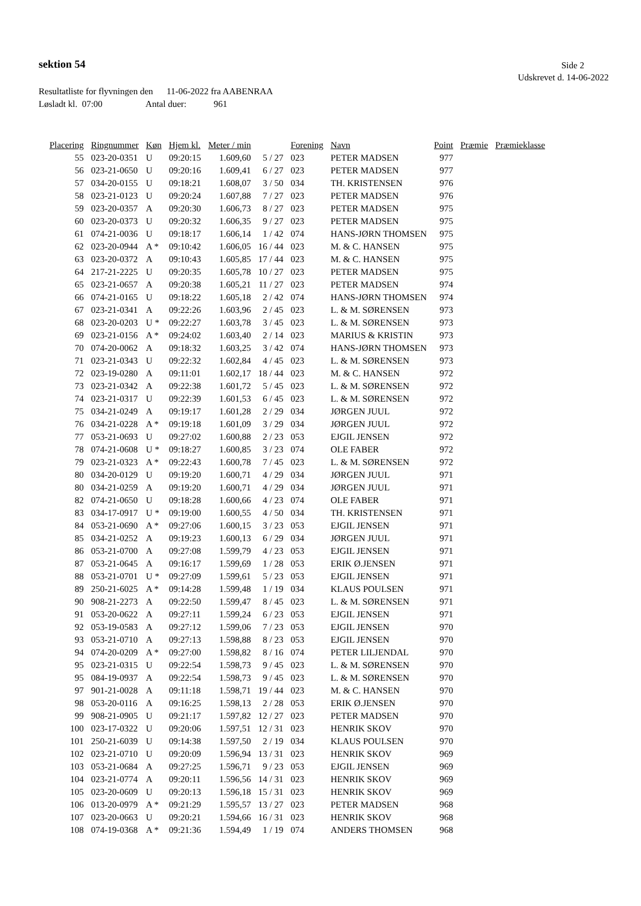sektion 54 Side 2
Udskrevet d. 14-06-2022
Resultatliste for flyvningen den 11-06-2022 fra AABENRAA
Løsladt kl. 07:00 Antal duer: 961
| Placering | Ringnummer | Køn | Hjem kl. | Meter / min | | Forening | Navn | Point | Præmie | Præmieklasse |
| --- | --- | --- | --- | --- | --- | --- | --- | --- | --- | --- |
| 55 | 023-20-0351 | U | 09:20:15 | 1.609,60 | 5 / 27 | 023 | PETER MADSEN | 977 | | |
| 56 | 023-21-0650 | U | 09:20:16 | 1.609,41 | 6 / 27 | 023 | PETER MADSEN | 977 | | |
| 57 | 034-20-0155 | U | 09:18:21 | 1.608,07 | 3 / 50 | 034 | TH. KRISTENSEN | 976 | | |
| 58 | 023-21-0123 | U | 09:20:24 | 1.607,88 | 7 / 27 | 023 | PETER MADSEN | 976 | | |
| 59 | 023-20-0357 | A | 09:20:30 | 1.606,73 | 8 / 27 | 023 | PETER MADSEN | 975 | | |
| 60 | 023-20-0373 | U | 09:20:32 | 1.606,35 | 9 / 27 | 023 | PETER MADSEN | 975 | | |
| 61 | 074-21-0036 | U | 09:18:17 | 1.606,14 | 1 / 42 | 074 | HANS-JØRN THOMSEN | 975 | | |
| 62 | 023-20-0944 | A * | 09:10:42 | 1.606,05 | 16 / 44 | 023 | M. & C. HANSEN | 975 | | |
| 63 | 023-20-0372 | A | 09:10:43 | 1.605,85 | 17 / 44 | 023 | M. & C. HANSEN | 975 | | |
| 64 | 217-21-2225 | U | 09:20:35 | 1.605,78 | 10 / 27 | 023 | PETER MADSEN | 975 | | |
| 65 | 023-21-0657 | A | 09:20:38 | 1.605,21 | 11 / 27 | 023 | PETER MADSEN | 974 | | |
| 66 | 074-21-0165 | U | 09:18:22 | 1.605,18 | 2 / 42 | 074 | HANS-JØRN THOMSEN | 974 | | |
| 67 | 023-21-0341 | A | 09:22:26 | 1.603,96 | 2 / 45 | 023 | L. & M. SØRENSEN | 973 | | |
| 68 | 023-20-0203 | U * | 09:22:27 | 1.603,78 | 3 / 45 | 023 | L. & M. SØRENSEN | 973 | | |
| 69 | 023-21-0156 | A * | 09:24:02 | 1.603,40 | 2 / 14 | 023 | MARIUS & KRISTIN | 973 | | |
| 70 | 074-20-0062 | A | 09:18:32 | 1.603,25 | 3 / 42 | 074 | HANS-JØRN THOMSEN | 973 | | |
| 71 | 023-21-0343 | U | 09:22:32 | 1.602,84 | 4 / 45 | 023 | L. & M. SØRENSEN | 973 | | |
| 72 | 023-19-0280 | A | 09:11:01 | 1.602,17 | 18 / 44 | 023 | M. & C. HANSEN | 972 | | |
| 73 | 023-21-0342 | A | 09:22:38 | 1.601,72 | 5 / 45 | 023 | L. & M. SØRENSEN | 972 | | |
| 74 | 023-21-0317 | U | 09:22:39 | 1.601,53 | 6 / 45 | 023 | L. & M. SØRENSEN | 972 | | |
| 75 | 034-21-0249 | A | 09:19:17 | 1.601,28 | 2 / 29 | 034 | JØRGEN JUUL | 972 | | |
| 76 | 034-21-0228 | A * | 09:19:18 | 1.601,09 | 3 / 29 | 034 | JØRGEN JUUL | 972 | | |
| 77 | 053-21-0693 | U | 09:27:02 | 1.600,88 | 2 / 23 | 053 | EJGIL JENSEN | 972 | | |
| 78 | 074-21-0608 | U * | 09:18:27 | 1.600,85 | 3 / 23 | 074 | OLE FABER | 972 | | |
| 79 | 023-21-0323 | A * | 09:22:43 | 1.600,78 | 7 / 45 | 023 | L. & M. SØRENSEN | 972 | | |
| 80 | 034-20-0129 | U | 09:19:20 | 1.600,71 | 4 / 29 | 034 | JØRGEN JUUL | 971 | | |
| 80 | 034-21-0259 | A | 09:19:20 | 1.600,71 | 4 / 29 | 034 | JØRGEN JUUL | 971 | | |
| 82 | 074-21-0650 | U | 09:18:28 | 1.600,66 | 4 / 23 | 074 | OLE FABER | 971 | | |
| 83 | 034-17-0917 | U * | 09:19:00 | 1.600,55 | 4 / 50 | 034 | TH. KRISTENSEN | 971 | | |
| 84 | 053-21-0690 | A * | 09:27:06 | 1.600,15 | 3 / 23 | 053 | EJGIL JENSEN | 971 | | |
| 85 | 034-21-0252 | A | 09:19:23 | 1.600,13 | 6 / 29 | 034 | JØRGEN JUUL | 971 | | |
| 86 | 053-21-0700 | A | 09:27:08 | 1.599,79 | 4 / 23 | 053 | EJGIL JENSEN | 971 | | |
| 87 | 053-21-0645 | A | 09:16:17 | 1.599,69 | 1 / 28 | 053 | ERIK Ø.JENSEN | 971 | | |
| 88 | 053-21-0701 | U * | 09:27:09 | 1.599,61 | 5 / 23 | 053 | EJGIL JENSEN | 971 | | |
| 89 | 250-21-6025 | A * | 09:14:28 | 1.599,48 | 1 / 19 | 034 | KLAUS POULSEN | 971 | | |
| 90 | 908-21-2273 | A | 09:22:50 | 1.599,47 | 8 / 45 | 023 | L. & M. SØRENSEN | 971 | | |
| 91 | 053-20-0622 | A | 09:27:11 | 1.599,24 | 6 / 23 | 053 | EJGIL JENSEN | 971 | | |
| 92 | 053-19-0583 | A | 09:27:12 | 1.599,06 | 7 / 23 | 053 | EJGIL JENSEN | 970 | | |
| 93 | 053-21-0710 | A | 09:27:13 | 1.598,88 | 8 / 23 | 053 | EJGIL JENSEN | 970 | | |
| 94 | 074-20-0209 | A * | 09:27:00 | 1.598,82 | 8 / 16 | 074 | PETER LILJENDAL | 970 | | |
| 95 | 023-21-0315 | U | 09:22:54 | 1.598,73 | 9 / 45 | 023 | L. & M. SØRENSEN | 970 | | |
| 95 | 084-19-0937 | A | 09:22:54 | 1.598,73 | 9 / 45 | 023 | L. & M. SØRENSEN | 970 | | |
| 97 | 901-21-0028 | A | 09:11:18 | 1.598,71 | 19 / 44 | 023 | M. & C. HANSEN | 970 | | |
| 98 | 053-20-0116 | A | 09:16:25 | 1.598,13 | 2 / 28 | 053 | ERIK Ø.JENSEN | 970 | | |
| 99 | 908-21-0905 | U | 09:21:17 | 1.597,82 | 12 / 27 | 023 | PETER MADSEN | 970 | | |
| 100 | 023-17-0322 | U | 09:20:06 | 1.597,51 | 12 / 31 | 023 | HENRIK SKOV | 970 | | |
| 101 | 250-21-6039 | U | 09:14:38 | 1.597,50 | 2 / 19 | 034 | KLAUS POULSEN | 970 | | |
| 102 | 023-21-0710 | U | 09:20:09 | 1.596,94 | 13 / 31 | 023 | HENRIK SKOV | 969 | | |
| 103 | 053-21-0684 | A | 09:27:25 | 1.596,71 | 9 / 23 | 053 | EJGIL JENSEN | 969 | | |
| 104 | 023-21-0774 | A | 09:20:11 | 1.596,56 | 14 / 31 | 023 | HENRIK SKOV | 969 | | |
| 105 | 023-20-0609 | U | 09:20:13 | 1.596,18 | 15 / 31 | 023 | HENRIK SKOV | 969 | | |
| 106 | 013-20-0979 | A * | 09:21:29 | 1.595,57 | 13 / 27 | 023 | PETER MADSEN | 968 | | |
| 107 | 023-20-0663 | U | 09:20:21 | 1.594,66 | 16 / 31 | 023 | HENRIK SKOV | 968 | | |
| 108 | 074-19-0368 | A * | 09:21:36 | 1.594,49 | 1 / 19 | 074 | ANDERS THOMSEN | 968 | | |